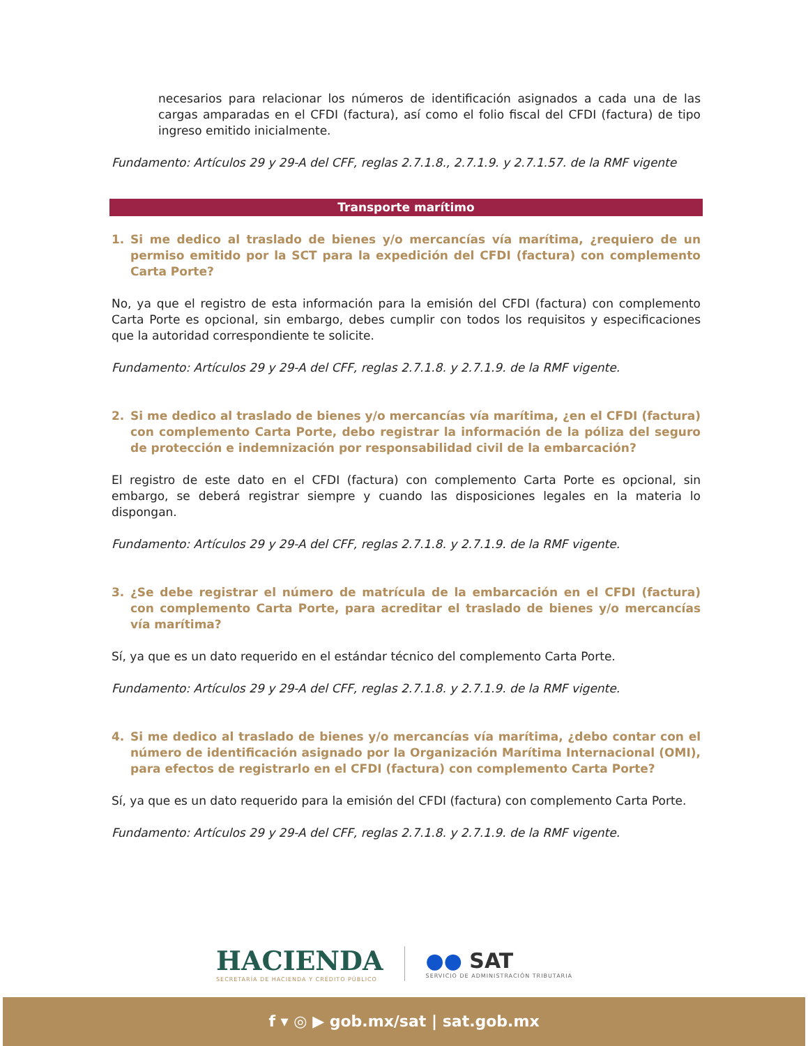necesarios para relacionar los números de identificación asignados a cada una de las cargas amparadas en el CFDI (factura), así como el folio fiscal del CFDI (factura) de tipo ingreso emitido inicialmente.
Fundamento: Artículos 29 y 29-A del CFF, reglas 2.7.1.8., 2.7.1.9. y 2.7.1.57. de la RMF vigente
Transporte marítimo
1. Si me dedico al traslado de bienes y/o mercancías vía marítima, ¿requiero de un permiso emitido por la SCT para la expedición del CFDI (factura) con complemento Carta Porte?
No, ya que el registro de esta información para la emisión del CFDI (factura) con complemento Carta Porte es opcional, sin embargo, debes cumplir con todos los requisitos y especificaciones que la autoridad correspondiente te solicite.
Fundamento: Artículos 29 y 29-A del CFF, reglas 2.7.1.8. y 2.7.1.9. de la RMF vigente.
2. Si me dedico al traslado de bienes y/o mercancías vía marítima, ¿en el CFDI (factura) con complemento Carta Porte, debo registrar la información de la póliza del seguro de protección e indemnización por responsabilidad civil de la embarcación?
El registro de este dato en el CFDI (factura) con complemento Carta Porte es opcional, sin embargo, se deberá registrar siempre y cuando las disposiciones legales en la materia lo dispongan.
Fundamento: Artículos 29 y 29-A del CFF, reglas 2.7.1.8. y 2.7.1.9. de la RMF vigente.
3. ¿Se debe registrar el número de matrícula de la embarcación en el CFDI (factura) con complemento Carta Porte, para acreditar el traslado de bienes y/o mercancías vía marítima?
Sí, ya que es un dato requerido en el estándar técnico del complemento Carta Porte.
Fundamento: Artículos 29 y 29-A del CFF, reglas 2.7.1.8. y 2.7.1.9. de la RMF vigente.
4. Si me dedico al traslado de bienes y/o mercancías vía marítima, ¿debo contar con el número de identificación asignado por la Organización Marítima Internacional (OMI), para efectos de registrarlo en el CFDI (factura) con complemento Carta Porte?
Sí, ya que es un dato requerido para la emisión del CFDI (factura) con complemento Carta Porte.
Fundamento: Artículos 29 y 29-A del CFF, reglas 2.7.1.8. y 2.7.1.9. de la RMF vigente.
HACIENDA
SECRETARÍA DE HACIENDA Y CRÉDITO PÚBLICO
●● SAT
SERVICIO DE ADMINISTRACIÓN TRIBUTARIA
f ▾ ◎ ▶ gob.mx/sat | sat.gob.mx